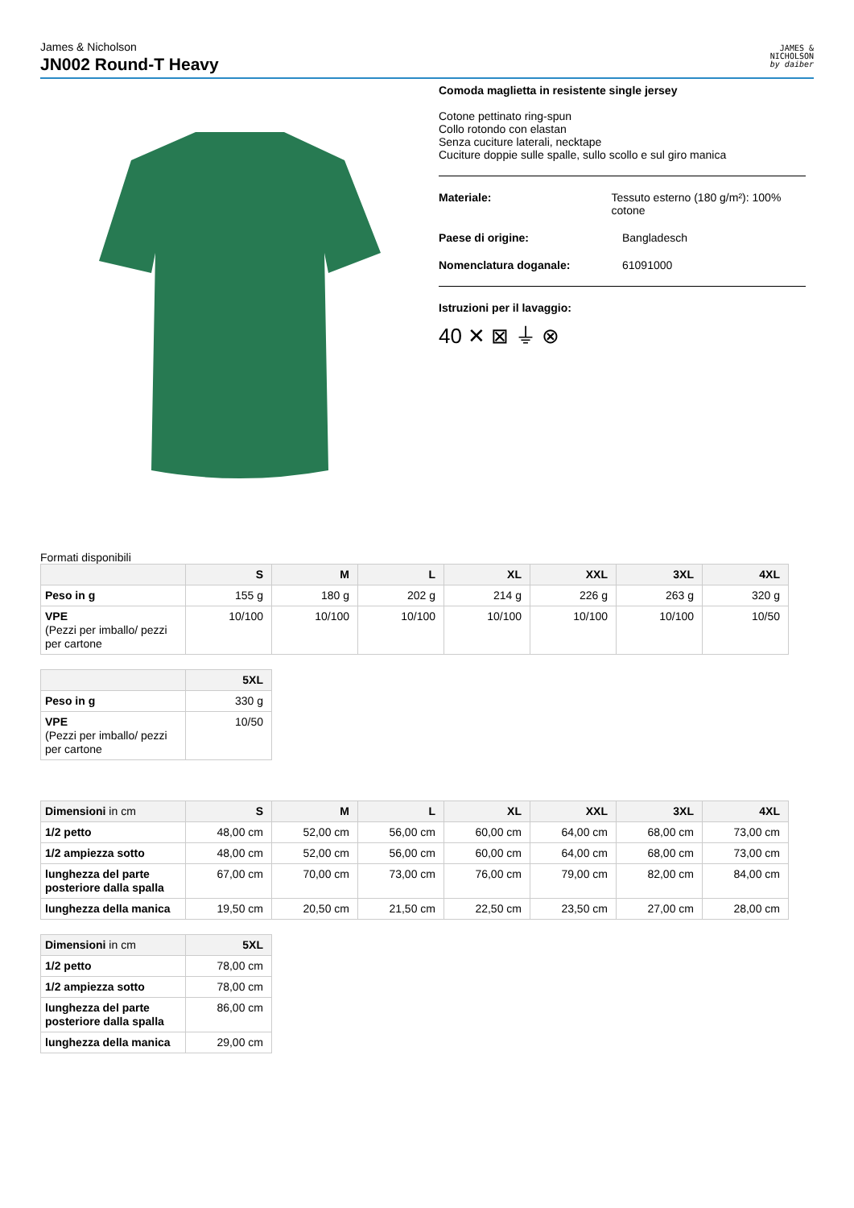James & Nicholson
JN002 Round-T Heavy
JAMES &
NICHOLSON
by daiber
Comoda maglietta in resistente single jersey
Cotone pettinato ring-spun
Collo rotondo con elastan
Senza cuciture laterali, necktape
Cuciture doppie sulle spalle, sullo scollo e sul giro manica
Materiale: Tessuto esterno (180 g/m²): 100% cotone
Paese di origine: Bangladesch
Nomenclatura doganale: 61091000
Istruzioni per il lavaggio:
40 ✕ ⊠ ⏚ ⊗
Formati disponibili
| | S | M | L | XL | XXL | 3XL | 4XL |
| --- | --- | --- | --- | --- | --- | --- | --- |
| Peso in g | 155 g | 180 g | 202 g | 214 g | 226 g | 263 g | 320 g |
| VPE (Pezzi per imballo/ pezzi per cartone | 10/100 | 10/100 | 10/100 | 10/100 | 10/100 | 10/100 | 10/50 |
| | 5XL |
| --- | --- |
| Peso in g | 330 g |
| VPE (Pezzi per imballo/ pezzi per cartone | 10/50 |
| Dimensioni in cm | S | M | L | XL | XXL | 3XL | 4XL |
| --- | --- | --- | --- | --- | --- | --- | --- |
| 1/2 petto | 48,00 cm | 52,00 cm | 56,00 cm | 60,00 cm | 64,00 cm | 68,00 cm | 73,00 cm |
| 1/2 ampiezza sotto | 48,00 cm | 52,00 cm | 56,00 cm | 60,00 cm | 64,00 cm | 68,00 cm | 73,00 cm |
| lunghezza del parte posteriore dalla spalla | 67,00 cm | 70,00 cm | 73,00 cm | 76,00 cm | 79,00 cm | 82,00 cm | 84,00 cm |
| lunghezza della manica | 19,50 cm | 20,50 cm | 21,50 cm | 22,50 cm | 23,50 cm | 27,00 cm | 28,00 cm |
| Dimensioni in cm | 5XL |
| --- | --- |
| 1/2 petto | 78,00 cm |
| 1/2 ampiezza sotto | 78,00 cm |
| lunghezza del parte posteriore dalla spalla | 86,00 cm |
| lunghezza della manica | 29,00 cm |